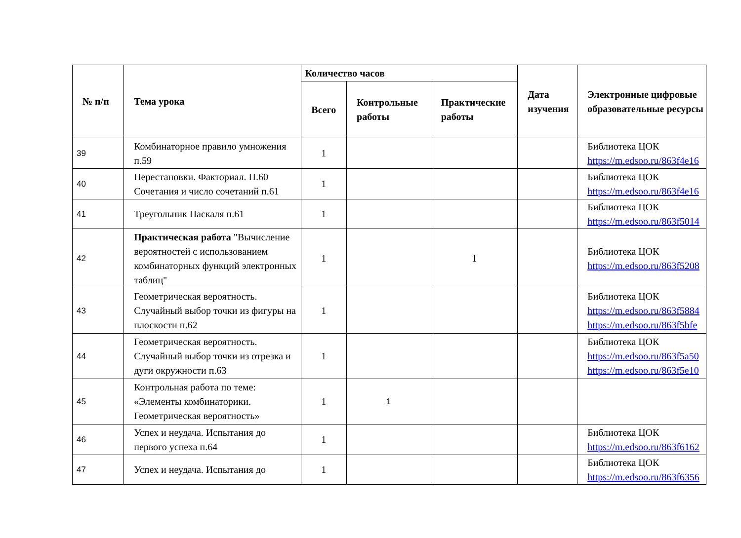| № п/п | Тема урока | Количество часов | | | Дата изучения | Электронные цифровые образовательные ресурсы |
| --- | --- | --- | --- | --- | --- | --- |
| | | Всего | Контрольные работы | Практические работы | | |
| 39 | Комбинаторное правило умножения п.59 | 1 | | | | Библиотека ЦОК https://m.edsoo.ru/863f4e16 |
| 40 | Перестановки. Факториал. П.60 Сочетания и число сочетаний п.61 | 1 | | | | Библиотека ЦОК https://m.edsoo.ru/863f4e16 |
| 41 | Треугольник Паскаля п.61 | 1 | | | | Библиотека ЦОК https://m.edsoo.ru/863f5014 |
| 42 | Практическая работа "Вычисление вероятностей с использованием комбинаторных функций электронных таблиц" | 1 | | 1 | | Библиотека ЦОК https://m.edsoo.ru/863f5208 |
| 43 | Геометрическая вероятность. Случайный выбор точки из фигуры на плоскости п.62 | 1 | | | | Библиотека ЦОК https://m.edsoo.ru/863f5884 https://m.edsoo.ru/863f5bfe |
| 44 | Геометрическая вероятность. Случайный выбор точки из отрезка и дуги окружности п.63 | 1 | | | | Библиотека ЦОК https://m.edsoo.ru/863f5a50 https://m.edsoo.ru/863f5e10 |
| 45 | Контрольная работа по теме: «Элементы комбинаторики. Геометрическая вероятность» | 1 | 1 | | | |
| 46 | Успех и неудача. Испытания до первого успеха п.64 | 1 | | | | Библиотека ЦОК https://m.edsoo.ru/863f6162 |
| 47 | Успех и неудача. Испытания до | 1 | | | | Библиотека ЦОК https://m.edsoo.ru/863f6356 |